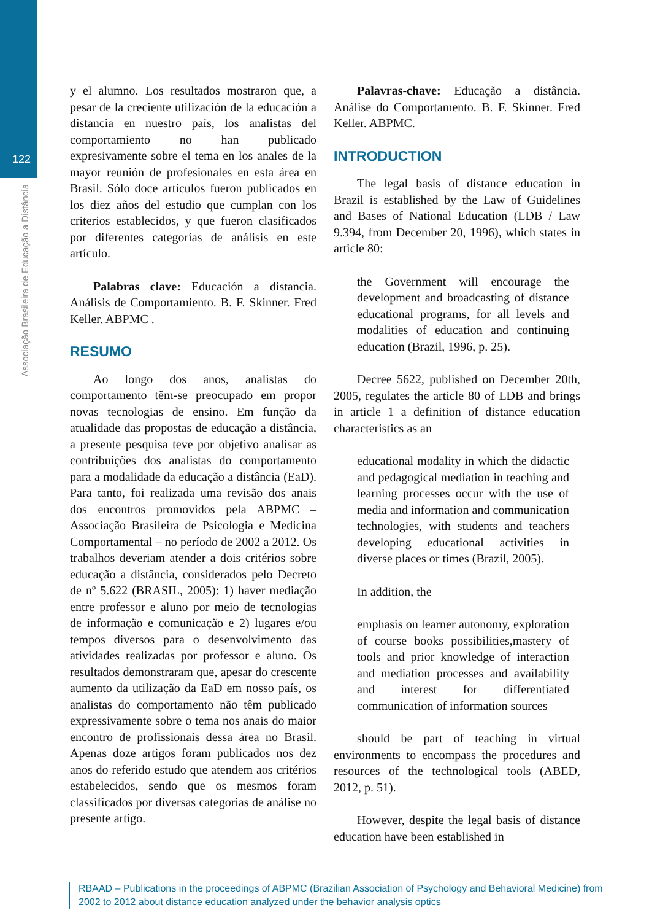122
Associação Brasileira de Educação a Distância
y el alumno. Los resultados mostraron que, a pesar de la creciente utilización de la educación a distancia en nuestro país, los analistas del comportamiento no han publicado expresivamente sobre el tema en los anales de la mayor reunión de profesionales en esta área en Brasil. Sólo doce artículos fueron publicados en los diez años del estudio que cumplan con los criterios establecidos, y que fueron clasificados por diferentes categorías de análisis en este artículo.
Palabras clave: Educación a distancia. Análisis de Comportamiento. B. F. Skinner. Fred Keller. ABPMC .
RESUMO
Ao longo dos anos, analistas do comportamento têm-se preocupado em propor novas tecnologias de ensino. Em função da atualidade das propostas de educação a distância, a presente pesquisa teve por objetivo analisar as contribuições dos analistas do comportamento para a modalidade da educação a distância (EaD). Para tanto, foi realizada uma revisão dos anais dos encontros promovidos pela ABPMC – Associação Brasileira de Psicologia e Medicina Comportamental – no período de 2002 a 2012. Os trabalhos deveriam atender a dois critérios sobre educação a distância, considerados pelo Decreto de nº 5.622 (BRASIL, 2005): 1) haver mediação entre professor e aluno por meio de tecnologias de informação e comunicação e 2) lugares e/ou tempos diversos para o desenvolvimento das atividades realizadas por professor e aluno. Os resultados demonstraram que, apesar do crescente aumento da utilização da EaD em nosso país, os analistas do comportamento não têm publicado expressivamente sobre o tema nos anais do maior encontro de profissionais dessa área no Brasil. Apenas doze artigos foram publicados nos dez anos do referido estudo que atendem aos critérios estabelecidos, sendo que os mesmos foram classificados por diversas categorias de análise no presente artigo.
Palavras-chave: Educação a distância. Análise do Comportamento. B. F. Skinner. Fred Keller. ABPMC.
INTRODUCTION
The legal basis of distance education in Brazil is established by the Law of Guidelines and Bases of National Education (LDB / Law 9.394, from December 20, 1996), which states in article 80:
the Government will encourage the development and broadcasting of distance educational programs, for all levels and modalities of education and continuing education (Brazil, 1996, p. 25).
Decree 5622, published on December 20th, 2005, regulates the article 80 of LDB and brings in article 1 a definition of distance education characteristics as an
educational modality in which the didactic and pedagogical mediation in teaching and learning processes occur with the use of media and information and communication technologies, with students and teachers developing educational activities in diverse places or times (Brazil, 2005).
In addition, the
emphasis on learner autonomy, exploration of course books possibilities,mastery of tools and prior knowledge of interaction and mediation processes and availability and interest for differentiated communication of information sources
should be part of teaching in virtual environments to encompass the procedures and resources of the technological tools (ABED, 2012, p. 51).
However, despite the legal basis of distance education have been established in
RBAAD – Publications in the proceedings of ABPMC (Brazilian Association of Psychology and Behavioral Medicine) from 2002 to 2012 about distance education analyzed under the behavior analysis optics